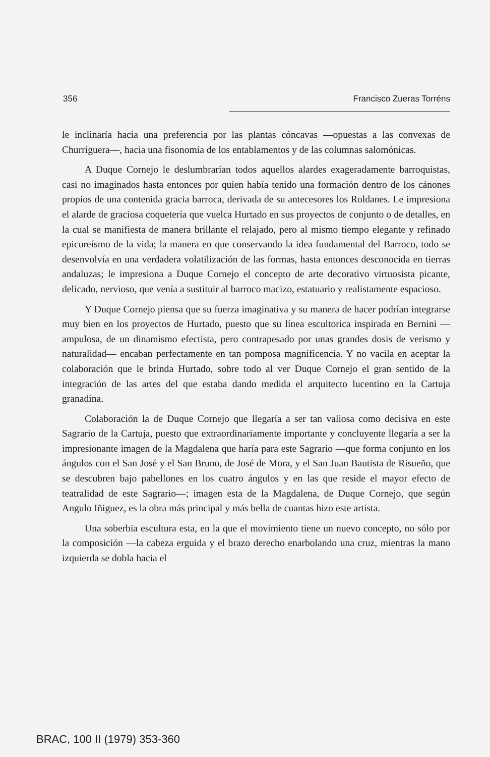356 Francisco Zueras Torréns
le inclinaría hacia una preferencia por las plantas cóncavas —opuestas a las convexas de Churriguera—, hacia una fisonomía de los entablamentos y de las columnas salomónicas.
A Duque Cornejo le deslumbrarían todos aquellos alardes exageradamente barroquistas, casi no imaginados hasta entonces por quien había tenido una formación dentro de los cánones propios de una contenida gracia barroca, derivada de su antecesores los Roldanes. Le impresiona el alarde de graciosa coquetería que vuelca Hurtado en sus proyectos de conjunto o de detalles, en la cual se manifiesta de manera brillante el relajado, pero al mismo tiempo elegante y refinado epicureísmo de la vida; la manera en que conservando la idea fundamental del Barroco, todo se desenvolvía en una verdadera volatilización de las formas, hasta entonces desconocida en tierras andaluzas; le impresiona a Duque Cornejo el concepto de arte decorativo virtuosista picante, delicado, nervioso, que venía a sustituir al barroco macizo, estatuario y realistamente espacioso.
Y Duque Cornejo piensa que su fuerza imaginativa y su manera de hacer podrían integrarse muy bien en los proyectos de Hurtado, puesto que su línea escultorica inspirada en Bernini —ampulosa, de un dinamismo efectista, pero contrapesado por unas grandes dosis de verismo y naturalidad— encaban perfectamente en tan pomposa magnificencia. Y no vacila en aceptar la colaboración que le brinda Hurtado, sobre todo al ver Duque Cornejo el gran sentido de la integración de las artes del que estaba dando medida el arquitecto lucentino en la Cartuja granadina.
Colaboración la de Duque Cornejo que llegaría a ser tan valiosa como decisiva en este Sagrario de la Cartuja, puesto que extraordinariamente importante y concluyente llegaría a ser la impresionante imagen de la Magdalena que haría para este Sagrario —que forma conjunto en los ángulos con el San José y el San Bruno, de José de Mora, y el San Juan Bautista de Risueño, que se descubren bajo pabellones en los cuatro ángulos y en las que reside el mayor efecto de teatralidad de este Sagrario—; imagen esta de la Magdalena, de Duque Cornejo, que según Angulo Iñiguez, es la obra más principal y más bella de cuantas hizo este artista.
Una soberbia escultura esta, en la que el movimiento tiene un nuevo concepto, no sólo por la composición —la cabeza erguida y el brazo derecho enarbolando una cruz, mientras la mano izquierda se dobla hacia el
BRAC, 100 II (1979) 353-360